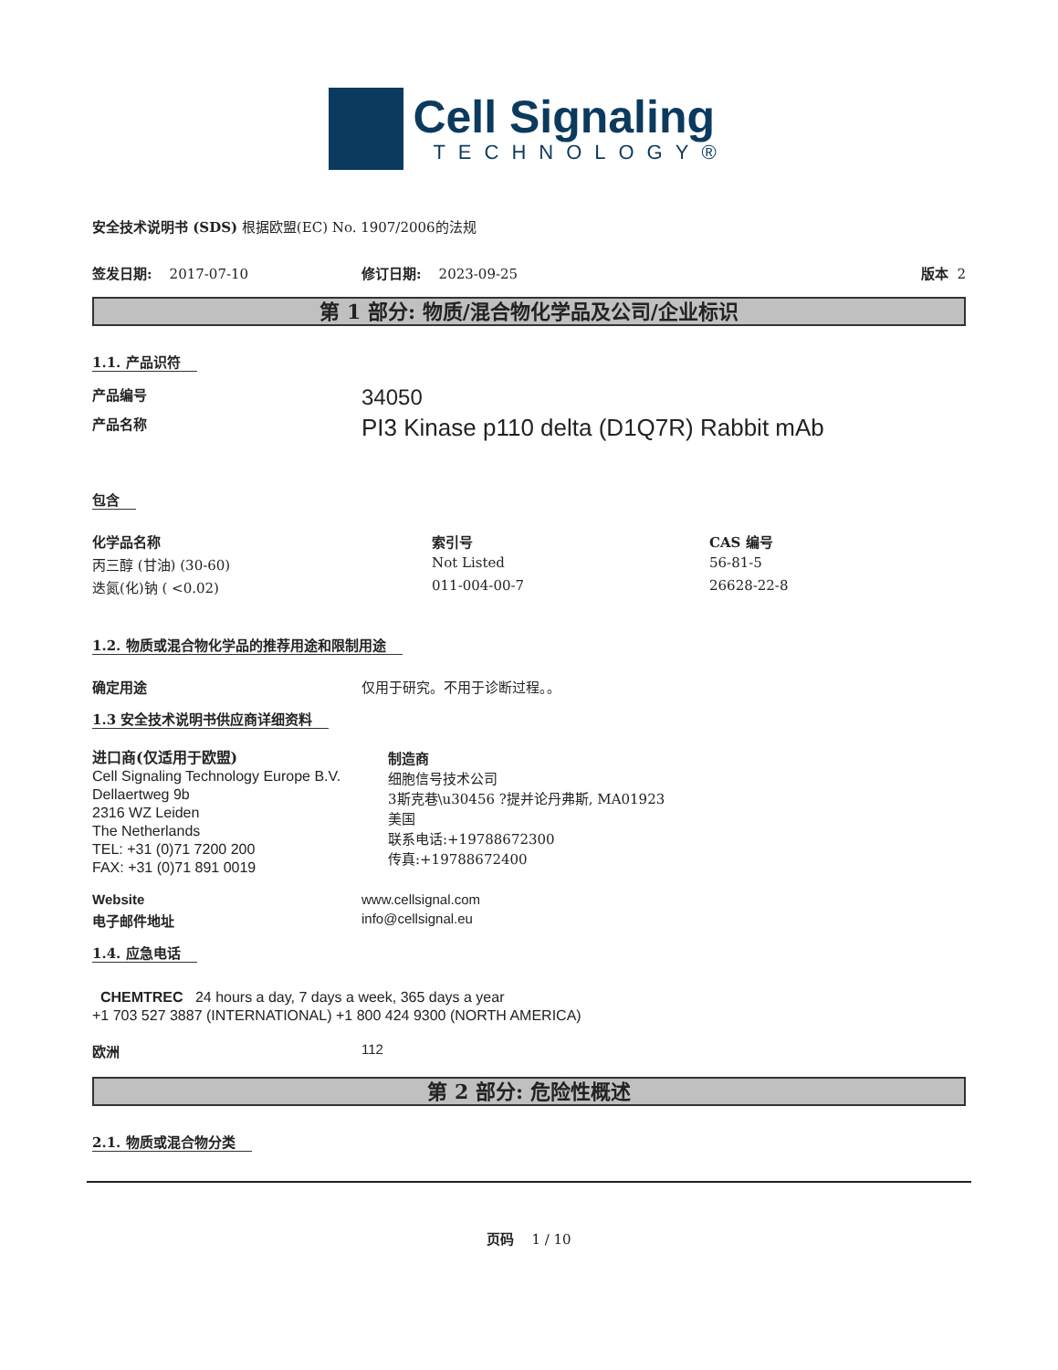Cell Signaling
TECHNOLOGY®
安全技术说明书 (SDS) 根据欧盟(EC) No. 1907/2006的法规
签发日期: 2017-07-10 修订日期: 2023-09-25 版本 2
第 1 部分: 物质/混合物化学品及公司/企业标识
1.1. 产品识符
| 产品编号 | 34050 |
| 产品名称 | PI3 Kinase p110 delta (D1Q7R) Rabbit mAb |
包含
| 化学品名称 | 索引号 | CAS 编号 |
| --- | --- | --- |
| 丙三醇 (甘油) (30-60) | Not Listed | 56-81-5 |
| 迭氮(化)钠 ( <0.02) | 011-004-00-7 | 26628-22-8 |
1.2. 物质或混合物化学品的推荐用途和限制用途
| 确定用途 | 仅用于研究。不用于诊断过程。。 |
1.3 安全技术说明书供应商详细资料
进口商(仅适用于欧盟)
Cell Signaling Technology Europe B.V.
Dellaertweg 9b
2316 WZ Leiden
The Netherlands
TEL: +31 (0)71 7200 200
FAX: +31 (0)71 891 0019
制造商
细胞信号技术公司
3斯克巷\u30456 ?提并论丹弗斯, MA01923
美国
联系电话:+19788672300
传真:+19788672400
| Website | www.cellsignal.com |
| 电子邮件地址 | info@cellsignal.eu |
1.4. 应急电话
CHEMTREC 24 hours a day, 7 days a week, 365 days a year
+1 703 527 3887 (INTERNATIONAL) +1 800 424 9300 (NORTH AMERICA)
| 欧洲 | 112 |
第 2 部分: 危险性概述
2.1. 物质或混合物分类
页码 1 / 10